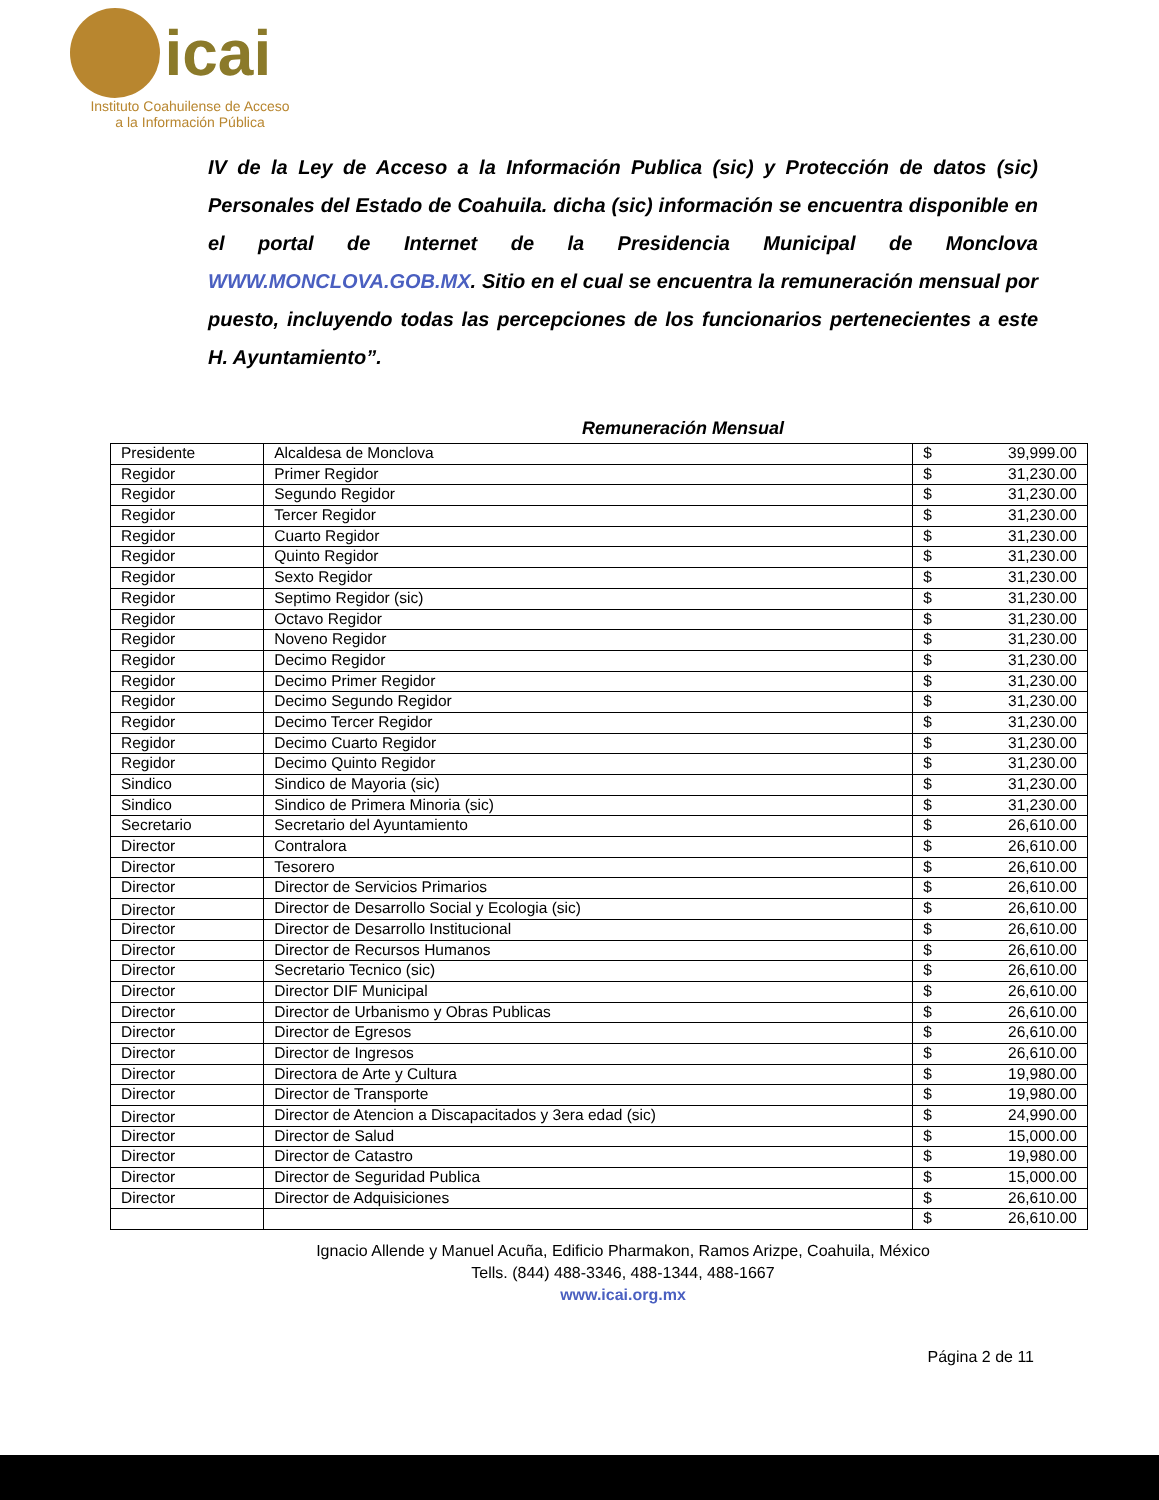icai
Instituto Coahuilense de Acceso
a la Información Pública
IV de la Ley de Acceso a la Información Publica (sic) y Protección de datos (sic) Personales del Estado de Coahuila. dicha (sic) información se encuentra disponible en el portal de Internet de la Presidencia Municipal de Monclova WWW.MONCLOVA.GOB.MX. Sitio en el cual se encuentra la remuneración mensual por puesto, incluyendo todas las percepciones de los funcionarios pertenecientes a este H. Ayuntamiento”.
Remuneración Mensual
| Presidente | Alcaldesa de Monclova | $ | 39,999.00 |
| Regidor | Primer Regidor | $ | 31,230.00 |
| Regidor | Segundo Regidor | $ | 31,230.00 |
| Regidor | Tercer Regidor | $ | 31,230.00 |
| Regidor | Cuarto Regidor | $ | 31,230.00 |
| Regidor | Quinto Regidor | $ | 31,230.00 |
| Regidor | Sexto Regidor | $ | 31,230.00 |
| Regidor | Septimo Regidor (sic) | $ | 31,230.00 |
| Regidor | Octavo Regidor | $ | 31,230.00 |
| Regidor | Noveno Regidor | $ | 31,230.00 |
| Regidor | Decimo Regidor | $ | 31,230.00 |
| Regidor | Decimo Primer Regidor | $ | 31,230.00 |
| Regidor | Decimo Segundo Regidor | $ | 31,230.00 |
| Regidor | Decimo Tercer Regidor | $ | 31,230.00 |
| Regidor | Decimo Cuarto Regidor | $ | 31,230.00 |
| Regidor | Decimo Quinto Regidor | $ | 31,230.00 |
| Sindico | Sindico de Mayoria (sic) | $ | 31,230.00 |
| Sindico | Sindico de Primera Minoria (sic) | $ | 31,230.00 |
| Secretario | Secretario del Ayuntamiento | $ | 26,610.00 |
| Director | Contralora | $ | 26,610.00 |
| Director | Tesorero | $ | 26,610.00 |
| Director | Director de Servicios Primarios | $ | 26,610.00 |
| Director | Director de Desarrollo Social y Ecologia (sic) | $ | 26,610.00 |
| Director | Director de Desarrollo Institucional | $ | 26,610.00 |
| Director | Director de Recursos Humanos | $ | 26,610.00 |
| Director | Secretario Tecnico (sic) | $ | 26,610.00 |
| Director | Director DIF Municipal | $ | 26,610.00 |
| Director | Director de Urbanismo y Obras Publicas | $ | 26,610.00 |
| Director | Director de Egresos | $ | 26,610.00 |
| Director | Director de Ingresos | $ | 26,610.00 |
| Director | Directora de Arte y Cultura | $ | 19,980.00 |
| Director | Director de Transporte | $ | 19,980.00 |
| Director | Director de Atencion a Discapacitados y 3era edad (sic) | $ | 24,990.00 |
| Director | Director de Salud | $ | 15,000.00 |
| Director | Director de Catastro | $ | 19,980.00 |
| Director | Director de Seguridad Publica | $ | 15,000.00 |
| Director | Director de Adquisiciones | $ | 26,610.00 |
| | | $ | 26,610.00 |
Ignacio Allende y Manuel Acuña, Edificio Pharmakon, Ramos Arizpe, Coahuila, México
Tells. (844) 488-3346, 488-1344, 488-1667
www.icai.org.mx
Página 2 de 11